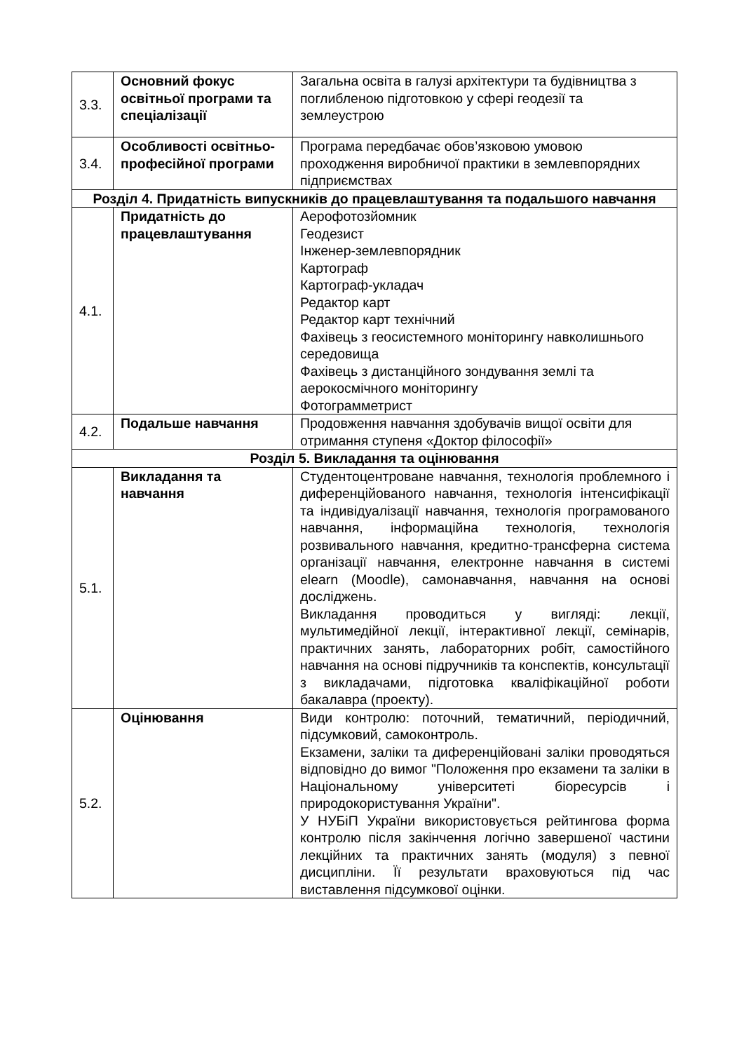| 3.3. | Основний фокус освітньої програми та спеціалізації | Загальна освіта в галузі архітектури та будівництва з поглибленою підготовкою у сфері геодезії та землеустрою |
| 3.4. | Особливості освітньо-професійної програми | Програма передбачає обов’язковою умовою проходження виробничої практики в землевпорядних підприємствах |
| Розділ 4. Придатність випускників до працевлаштування та подальшого навчання | | |
| 4.1. | Придатність до працевлаштування | Аерофотозйомник Геодезист Інженер-землевпорядник Картограф Картограф-укладач Редактор карт Редактор карт технічний Фахівець з геосистемного моніторингу навколишнього середовища Фахівець з дистанційного зондування землі та аерокосмічного моніторингу Фотограмметрист |
| 4.2. | Подальше навчання | Продовження навчання здобувачів вищої освіти для отримання ступеня «Доктор філософії» |
| Розділ 5. Викладання та оцінювання | | |
| 5.1. | Викладання та навчання | Студентоцентроване навчання, технологія проблемного і диференційованого навчання, технологія інтенсифікації та індивідуалізації навчання, технологія програмованого навчання, інформаційна технологія, технологія розвивального навчання, кредитно-трансферна система організації навчання, електронне навчання в системі elearn (Moodle), самонавчання, навчання на основі досліджень. Викладання проводиться у вигляді: лекції, мультимедійної лекції, інтерактивної лекції, семінарів, практичних занять, лабораторних робіт, самостійного навчання на основі підручників та конспектів, консультації з викладачами, підготовка кваліфікаційної роботи бакалавра (проекту). |
| 5.2. | Оцінювання | Види контролю: поточний, тематичний, періодичний, підсумковий, самоконтроль. Екзамени, заліки та диференційовані заліки проводяться відповідно до вимог "Положення про екзамени та заліки в Національному університеті біоресурсів і природокористування України". У НУБіП України використовується рейтингова форма контролю після закінчення логічно завершеної частини лекційних та практичних занять (модуля) з певної дисципліни. Її результати враховуються під час виставлення підсумкової оцінки. |